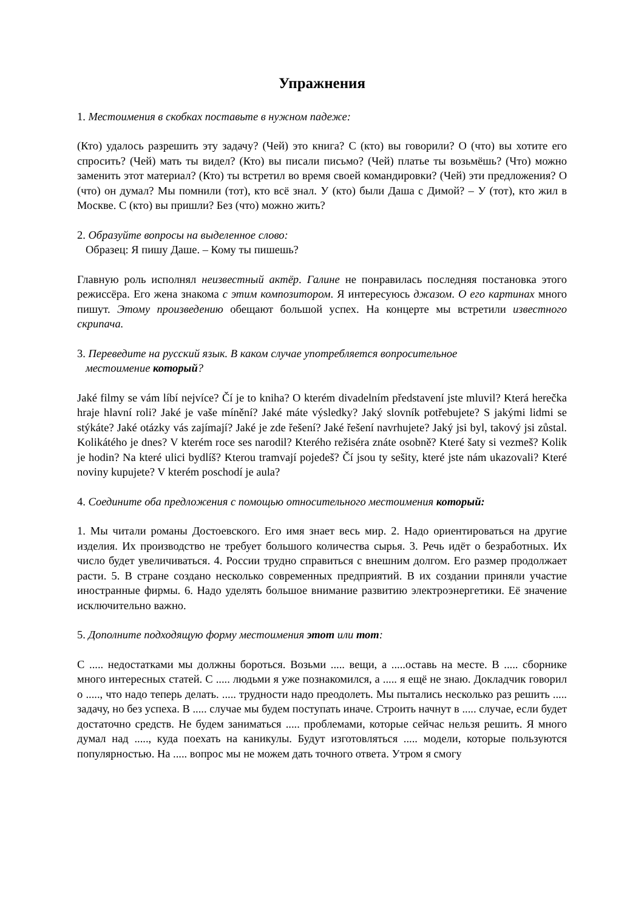Упражнения
1. Местоимения в скобках поставьте в нужном падеже:
(Кто) удалось разрешить эту задачу? (Чей) это книга? С (кто) вы говорили? О (что) вы хотите его спросить? (Чей) мать ты видел? (Кто) вы писали письмо? (Чей) платье ты возьмёшь? (Что) можно заменить этот материал? (Кто) ты встретил во время своей командировки? (Чей) эти предложения? О (что) он думал? Мы помнили (тот), кто всё знал. У (кто) были Даша с Димой? – У (тот), кто жил в Москве. С (кто) вы пришли? Без (что) можно жить?
2. Образуйте вопросы на выделенное слово:
Образец: Я пишу Даше. – Кому ты пишешь?
Главную роль исполнял неизвестный актёр. Галине не понравилась последняя постановка этого режиссёра. Его жена знакома с этим композитором. Я интересуюсь джазом. О его картинах много пишут. Этому произведению обещают большой успех. На концерте мы встретили известного скрипача.
3. Переведите на русский язык. В каком случае употребляется вопросительное
местоимение который?
Jaké filmy se vám líbí nejvíce? Čí je to kniha? O kterém divadelním představení jste mluvil? Která herečka hraje hlavní roli? Jaké je vaše mínění? Jaké máte výsledky? Jaký slovník potřebujete? S jakými lidmi se stýkáte? Jaké otázky vás zajímají? Jaké je zde řešení? Jaké řešení navrhujete? Jaký jsi byl, takový jsi zůstal. Kolikátého je dnes? V kterém roce ses narodil? Kterého režiséra znáte osobně? Které šaty si vezmeš? Kolik je hodin? Na které ulici bydlíš? Kterou tramvají pojedeš? Čí jsou ty sešity, které jste nám ukazovali? Které noviny kupujete? V kterém poschodí je aula?
4. Соедините оба предложения с помощью относительного местоимения который:
1. Мы читали романы Достоевского. Его имя знает весь мир. 2. Надо ориентироваться на другие изделия. Их производство не требует большого количества сырья. 3. Речь идёт о безработных. Их число будет увеличиваться. 4. России трудно справиться с внешним долгом. Его размер продолжает расти. 5. В стране создано несколько современных предприятий. В их создании приняли участие иностранные фирмы. 6. Надо уделять большое внимание развитию электроэнергетики. Её значение исключительно важно.
5. Дополните подходящую форму местоимения этот или тот:
С ..... недостатками мы должны бороться. Возьми ..... вещи, а .....оставь на месте. В ..... сборнике много интересных статей. С ..... людьми я уже познакомился, а ..... я ещё не знаю. Докладчик говорил о ....., что надо теперь делать. ..... трудности надо преодолеть. Мы пытались несколько раз решить ..... задачу, но без успеха. В ..... случае мы будем поступать иначе. Строить начнут в ..... случае, если будет достаточно средств. Не будем заниматься ..... проблемами, которые сейчас нельзя решить. Я много думал над ....., куда поехать на каникулы. Будут изготовляться ..... модели, которые пользуются популярностью. На ..... вопрос мы не можем дать точного ответа. Утром я смогу